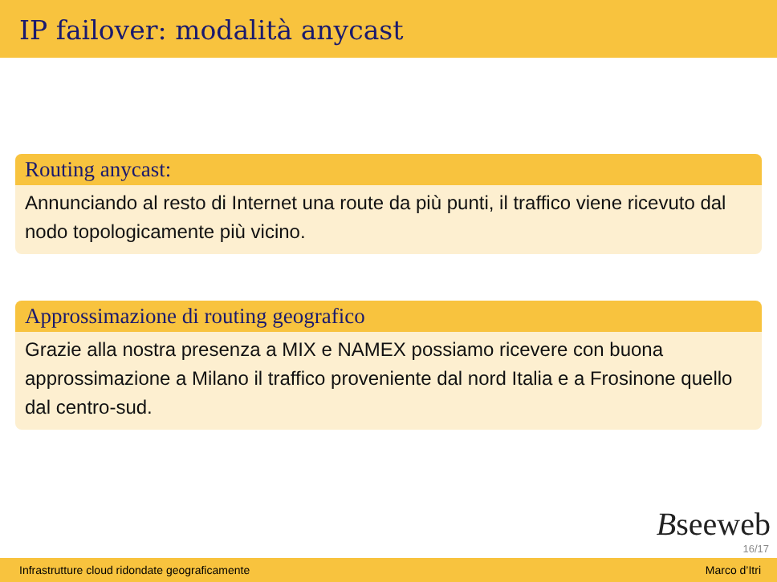IP failover: modalità anycast
Routing anycast:
Annunciando al resto di Internet una route da più punti, il traffico viene ricevuto dal nodo topologicamente più vicino.
Approssimazione di routing geografico
Grazie alla nostra presenza a MIX e NAMEX possiamo ricevere con buona approssimazione a Milano il traffico proveniente dal nord Italia e a Frosinone quello dal centro-sud.
Bseeweb
16/17
Infrastrutture cloud ridondate geograficamente Marco d’Itri